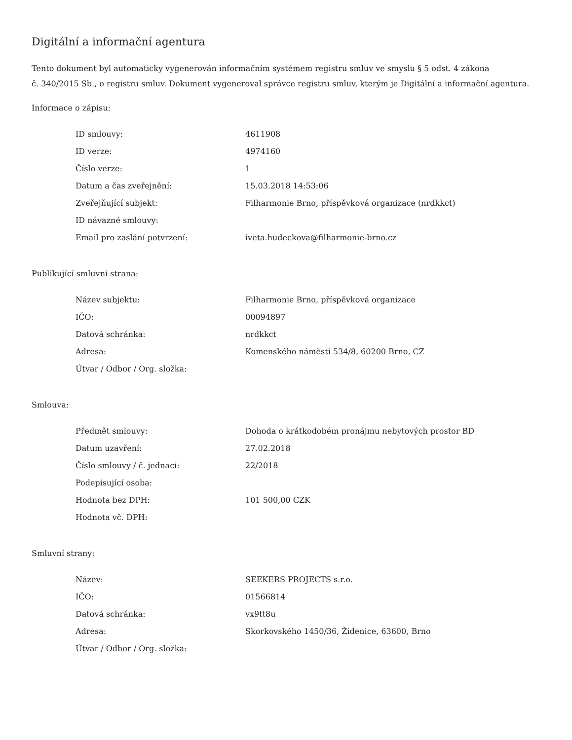Digitální a informační agentura
Tento dokument byl automaticky vygenerován informačním systémem registru smluv ve smyslu § 5 odst. 4 zákona
č. 340/2015 Sb., o registru smluv. Dokument vygeneroval správce registru smluv, kterým je Digitální a informační agentura.
Informace o zápisu:
| ID smlouvy: | 4611908 |
| ID verze: | 4974160 |
| Číslo verze: | 1 |
| Datum a čas zveřejnění: | 15.03.2018 14:53:06 |
| Zveřejňující subjekt: | Filharmonie Brno, příspěvková organizace (nrdkkct) |
| ID návazné smlouvy: | |
| Email pro zaslání potvrzení: | iveta.hudeckova@filharmonie-brno.cz |
Publikující smluvní strana:
| Název subjektu: | Filharmonie Brno, příspěvková organizace |
| IČO: | 00094897 |
| Datová schránka: | nrdkkct |
| Adresa: | Komenského náměstí 534/8, 60200 Brno, CZ |
| Útvar / Odbor / Org. složka: | |
Smlouva:
| Předmět smlouvy: | Dohoda o krátkodobém pronájmu nebytových prostor BD |
| Datum uzavření: | 27.02.2018 |
| Číslo smlouvy / č. jednací: | 22/2018 |
| Podepisující osoba: | |
| Hodnota bez DPH: | 101 500,00 CZK |
| Hodnota vč. DPH: | |
Smluvní strany:
| Název: | SEEKERS PROJECTS s.r.o. |
| IČO: | 01566814 |
| Datová schránka: | vx9tt8u |
| Adresa: | Skorkovského 1450/36, Židenice, 63600, Brno |
| Útvar / Odbor / Org. složka: | |